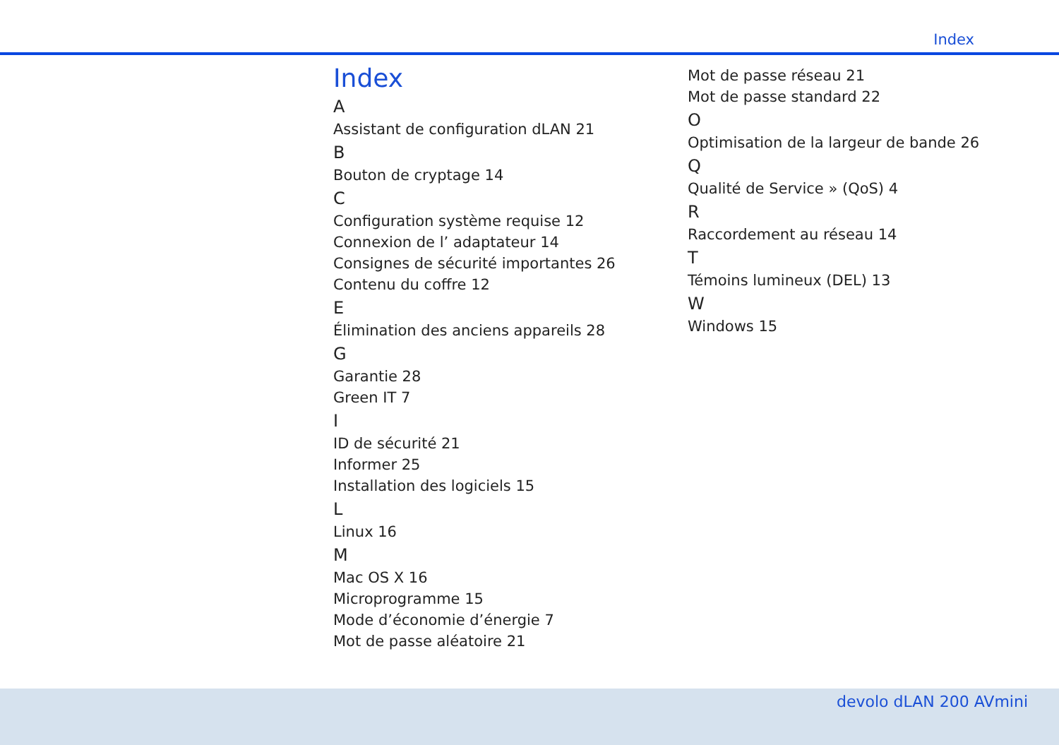Index
Index
A
Assistant de configuration dLAN 21
B
Bouton de cryptage 14
C
Configuration système requise 12
Connexion de l’ adaptateur 14
Consignes de sécurité importantes 26
Contenu du coffre 12
E
Élimination des anciens appareils 28
G
Garantie 28
Green IT 7
I
ID de sécurité 21
Informer 25
Installation des logiciels 15
L
Linux 16
M
Mac OS X 16
Microprogramme 15
Mode d’économie d’énergie 7
Mot de passe aléatoire 21
Mot de passe réseau 21
Mot de passe standard 22
O
Optimisation de la largeur de bande 26
Q
Qualité de Service » (QoS) 4
R
Raccordement au réseau 14
T
Témoins lumineux (DEL) 13
W
Windows 15
devolo dLAN 200 AVmini